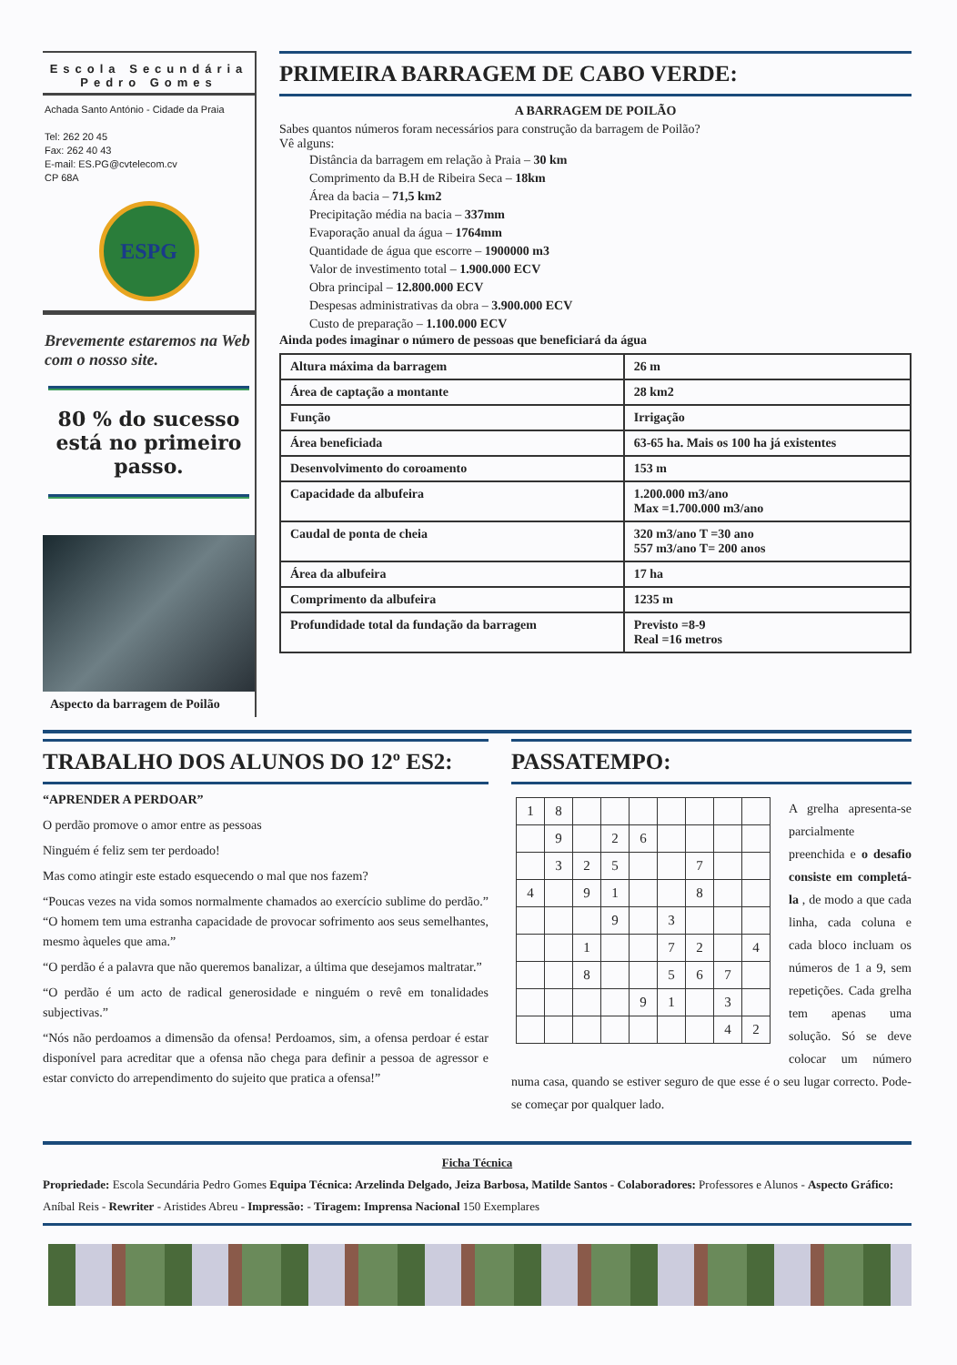Escola Secundária
Pedro Gomes
Achada Santo António - Cidade da Praia
Tel: 262 20 45
Fax: 262 40 43
E-mail: ES.PG@cvtelecom.cv
CP 68A
ESPG
Brevemente estaremos na Web com o nosso site.
80 % do sucesso está no primeiro passo.
Aspecto da barragem de Poilão
PRIMEIRA BARRAGEM DE CABO VERDE:
A BARRAGEM DE POILÃO
Sabes quantos números foram necessários para construção da barragem de Poilão?
Vê alguns:
Distância da barragem em relação à Praia – 30 km
Comprimento da B.H de Ribeira Seca – 18km
Área da bacia – 71,5 km2
Precipitação média na bacia – 337mm
Evaporação anual da água – 1764mm
Quantidade de água que escorre – 1900000 m3
Valor de investimento total – 1.900.000 ECV
Obra principal – 12.800.000 ECV
Despesas administrativas da obra – 3.900.000 ECV
Custo de preparação – 1.100.000 ECV
Ainda podes imaginar o número de pessoas que beneficiará da água
| Altura máxima da barragem | 26 m |
| Área de captação a montante | 28 km2 |
| Função | Irrigação |
| Área beneficiada | 63-65 ha. Mais os 100 ha já existentes |
| Desenvolvimento do coroamento | 153 m |
| Capacidade da albufeira | 1.200.000 m3/ano Max =1.700.000 m3/ano |
| Caudal de ponta de cheia | 320 m3/ano T =30 ano 557 m3/ano T= 200 anos |
| Área da albufeira | 17 ha |
| Comprimento da albufeira | 1235 m |
| Profundidade total da fundação da barragem | Previsto =8-9 Real =16 metros |
TRABALHO DOS ALUNOS DO 12º ES2:
“APRENDER A PERDOAR”
O perdão promove o amor entre as pessoas
Ninguém é feliz sem ter perdoado!
Mas como atingir este estado esquecendo o mal que nos fazem?
“Poucas vezes na vida somos normalmente chamados ao exercício sublime do perdão.” “O homem tem uma estranha capacidade de provocar sofrimento aos seus semelhantes, mesmo àqueles que ama.”
“O perdão é a palavra que não queremos banalizar, a última que desejamos maltratar.”
“O perdão é um acto de radical generosidade e ninguém o revê em tonalidades subjectivas.”
“Nós não perdoamos a dimensão da ofensa! Perdoamos, sim, a ofensa perdoar é estar disponível para acreditar que a ofensa não chega para definir a pessoa de agressor e estar convicto do arrependimento do sujeito que pratica a ofensa!”
PASSATEMPO:
| 1 | 8 | | | | | | | |
| | 9 | | 2 | 6 | | | | |
| | 3 | 2 | 5 | | | 7 | | |
| 4 | | 9 | 1 | | | 8 | | |
| | | | 9 | | 3 | | | |
| | | 1 | | | 7 | 2 | | 4 |
| | | 8 | | | 5 | 6 | 7 | |
| | | | | 9 | 1 | | 3 | |
| | | | | | | | 4 | 2 |
A grelha apresenta-se parcialmente preenchida e o desafio consiste em completá-la , de modo a que cada linha, cada coluna e cada bloco incluam os números de 1 a 9, sem repetições. Cada grelha tem apenas uma solução. Só se deve colocar um número numa casa, quando se estiver seguro de que esse é o seu lugar correcto. Pode-se começar por qualquer lado.
Ficha Técnica
Propriedade: Escola Secundária Pedro Gomes Equipa Técnica: Arzelinda Delgado, Jeiza Barbosa, Matilde Santos - Colaboradores: Professores e Alunos - Aspecto Gráfico: Aníbal Reis - Rewriter - Aristides Abreu - Impressão: - Tiragem: Imprensa Nacional 150 Exemplares